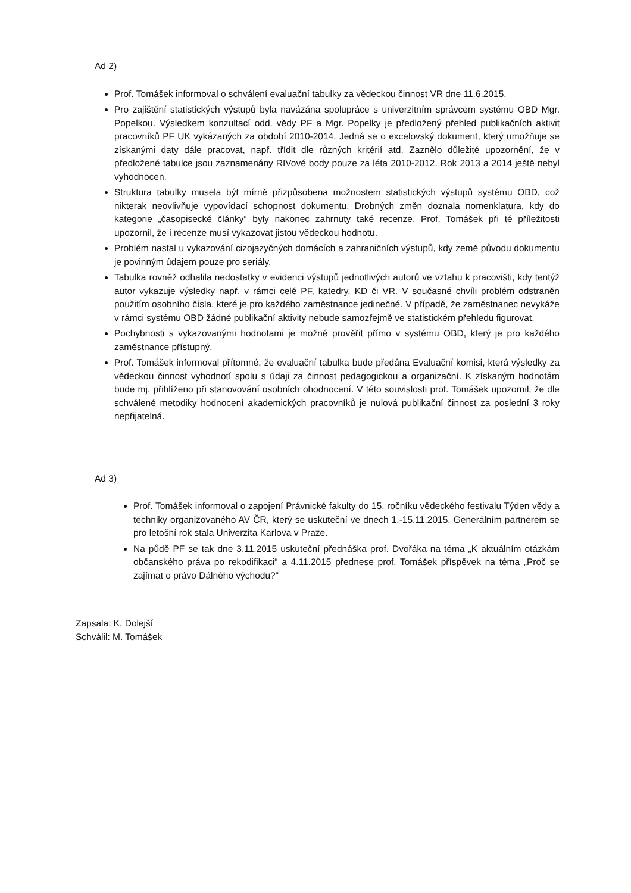Ad 2)
Prof. Tomášek informoval o schválení evaluační tabulky za vědeckou činnost VR dne 11.6.2015.
Pro zajištění statistických výstupů byla navázána spolupráce s univerzitním správcem systému OBD Mgr. Popelkou. Výsledkem konzultací odd. vědy PF a Mgr. Popelky je předložený přehled publikačních aktivit pracovníků PF UK vykázaných za období 2010-2014. Jedná se o excelovský dokument, který umožňuje se získanými daty dále pracovat, např. třídit dle různých kritérií atd. Zaznělo důležité upozornění, že v předložené tabulce jsou zaznamenány RIVové body pouze za léta 2010-2012. Rok 2013 a 2014 ještě nebyl vyhodnocen.
Struktura tabulky musela být mírně přizpůsobena možnostem statistických výstupů systému OBD, což nikterak neovlivňuje vypovídací schopnost dokumentu. Drobných změn doznala nomenklatura, kdy do kategorie „časopisecké články“ byly nakonec zahrnuty také recenze. Prof. Tomášek při té příležitosti upozornil, že i recenze musí vykazovat jistou vědeckou hodnotu.
Problém nastal u vykazování cizojazyčných domácích a zahraničních výstupů, kdy země původu dokumentu je povinným údajem pouze pro seriály.
Tabulka rovněž odhalila nedostatky v evidenci výstupů jednotlivých autorů ve vztahu k pracovišti, kdy tentýž autor vykazuje výsledky např. v rámci celé PF, katedry, KD či VR. V současné chvíli problém odstraněn použitím osobního čísla, které je pro každého zaměstnance jedinečné. V případě, že zaměstnanec nevykáže v rámci systému OBD žádné publikační aktivity nebude samozřejmě ve statistickém přehledu figurovat.
Pochybnosti s vykazovanými hodnotami je možné prověřit přímo v systému OBD, který je pro každého zaměstnance přístupný.
Prof. Tomášek informoval přítomné, že evaluační tabulka bude předána Evaluační komisi, která výsledky za vědeckou činnost vyhodnotí spolu s údaji za činnost pedagogickou a organizační. K získaným hodnotám bude mj. přihlíženo při stanovování osobních ohodnocení. V této souvislosti prof. Tomášek upozornil, že dle schválené metodiky hodnocení akademických pracovníků je nulová publikační činnost za poslední 3 roky nepřijatelná.
Ad 3)
Prof. Tomášek informoval o zapojení Právnické fakulty do 15. ročníku vědeckého festivalu Týden vědy a techniky organizovaného AV ČR, který se uskuteční ve dnech 1.-15.11.2015. Generálním partnerem se pro letošní rok stala Univerzita Karlova v Praze.
Na půdě PF se tak dne 3.11.2015 uskuteční přednáška prof. Dvořáka na téma „K aktuálním otázkám občanského práva po rekodifikaci“ a 4.11.2015 přednese prof. Tomášek příspěvek na téma „Proč se zajímat o právo Dálného východu?“
Zapsala: K. Dolejší
Schválil: M. Tomášek